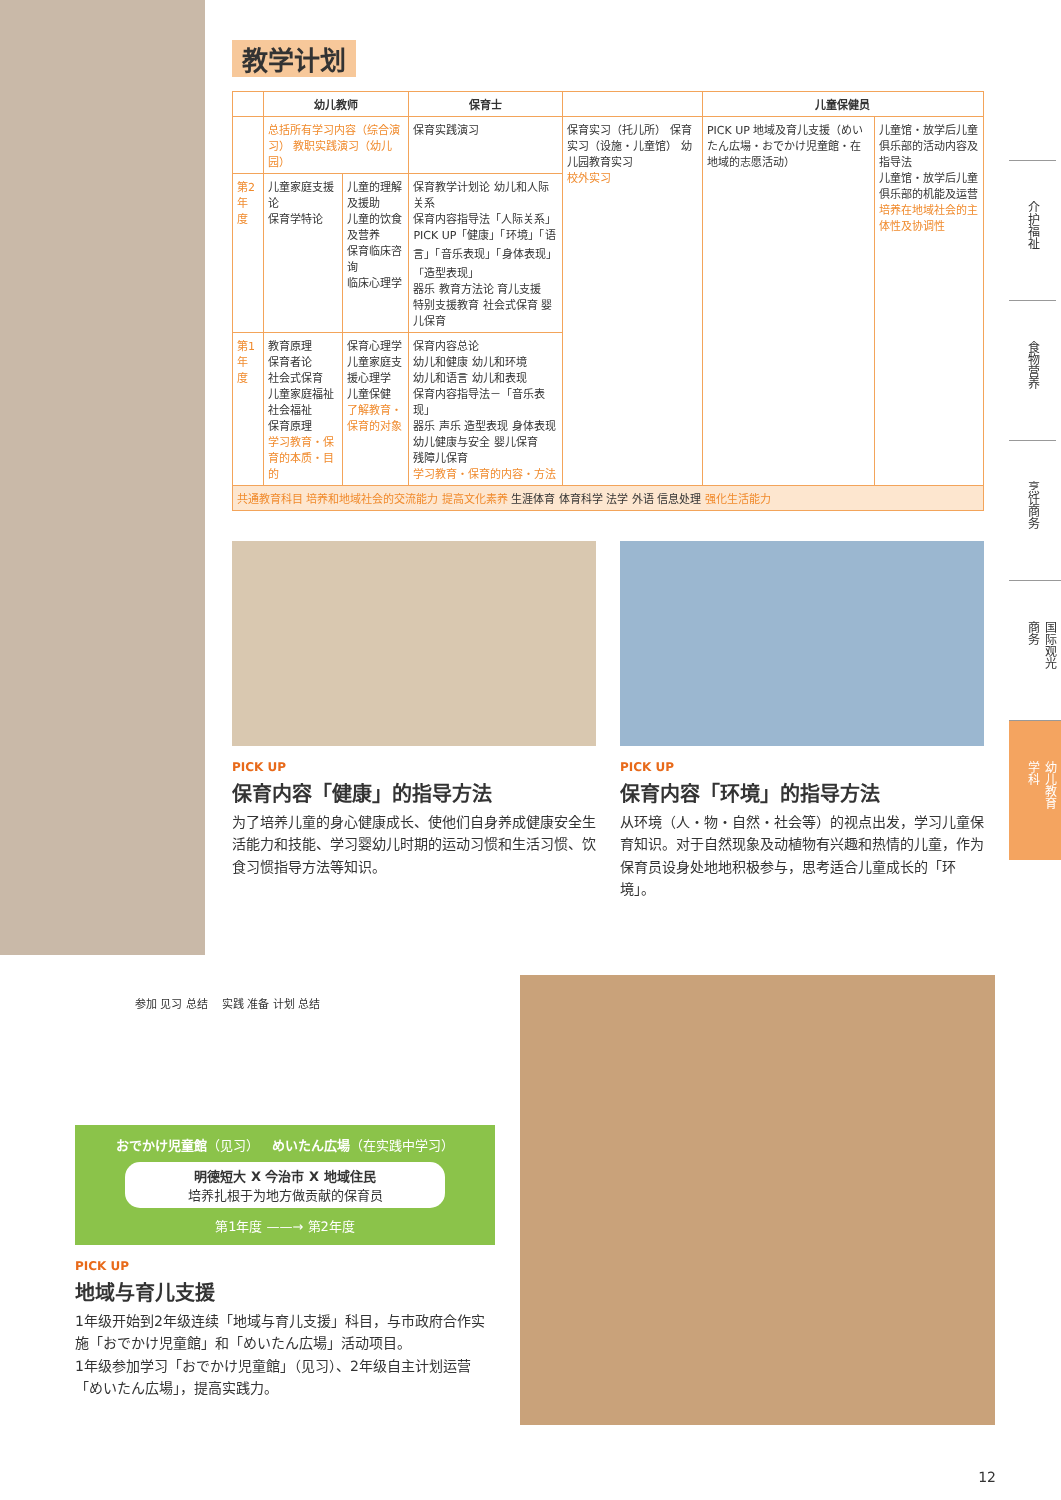教学计划
| | 幼儿教师 | | 保育士 | | 儿童保健员 | |
| --- | --- | --- | --- | --- | --- | --- |
| | 总括所有学习内容（综合演习） 教职实践演习（幼儿园） | | 保育实践演习 | 保育实习（托儿所） 保育实习（设施・儿童馆） 幼儿园教育实习 校外实习 | PICK UP 地域及育儿支援（めいたん広場・おでかけ児童館・在地域的志愿活动） | 儿童馆・放学后儿童俱乐部的活动内容及指导法 儿童馆・放学后儿童俱乐部的机能及运营 培养在地域社会的主体性及协调性 |
| 第2年度 | 儿童家庭支援论 保育学特论 | 儿童的理解及援助 儿童的饮食及营养 保育临床咨询 临床心理学 | 保育教学计划论 幼儿和人际关系 保育内容指导法「人际关系」 PICK UP「健康」「环境」「语言」「音乐表现」「身体表现」「造型表现」 器乐 教育方法论 育儿支援 特别支援教育 社会式保育 婴儿保育 | | | |
| 第1年度 | 教育原理 保育者论 社会式保育 儿童家庭福祉 社会福祉 保育原理 学习教育・保育的本质・目的 | 保育心理学 儿童家庭支援心理学 儿童保健 了解教育・保育的对象 | 保育内容总论 幼儿和健康 幼儿和环境 幼儿和语言 幼儿和表现 保育内容指导法－「音乐表现」 器乐 声乐 造型表现 身体表现 幼儿健康与安全 婴儿保育 残障儿保育 学习教育・保育的内容・方法 | | | |
| 共通教育科目 培养和地域社会的交流能力 提高文化素养 生涯体育 体育科学 法学 外语 信息处理 强化生活能力 | | | | | | |
PICK UP
保育内容「健康」的指导方法
为了培养儿童的身心健康成长、使他们自身养成健康安全生活能力和技能、学习婴幼儿时期的运动习惯和生活习惯、饮食习惯指导方法等知识。
PICK UP
保育内容「环境」的指导方法
从环境（人・物・自然・社会等）的视点出发，学习儿童保育知识。对于自然现象及动植物有兴趣和热情的儿童，作为保育员设身处地地积极参与，思考适合儿童成长的「环境」。
介护福祉
食物营养
烹饪商务
国际观光商务
幼儿教育学科
参加 见习 总结 实践 准备 计划 总结
おでかけ児童館（见习） めいたん広場（在实践中学习）
明德短大 X 今治市 X 地域住民
培养扎根于为地方做贡献的保育员
第1年度 ——→ 第2年度
PICK UP
地域与育儿支援
1年级开始到2年级连续「地域与育儿支援」科目，与市政府合作实施「おでかけ児童館」和「めいたん広場」活动项目。
1年级参加学习「おでかけ児童館」（见习）、2年级自主计划运营「めいたん広場」，提高实践力。
12